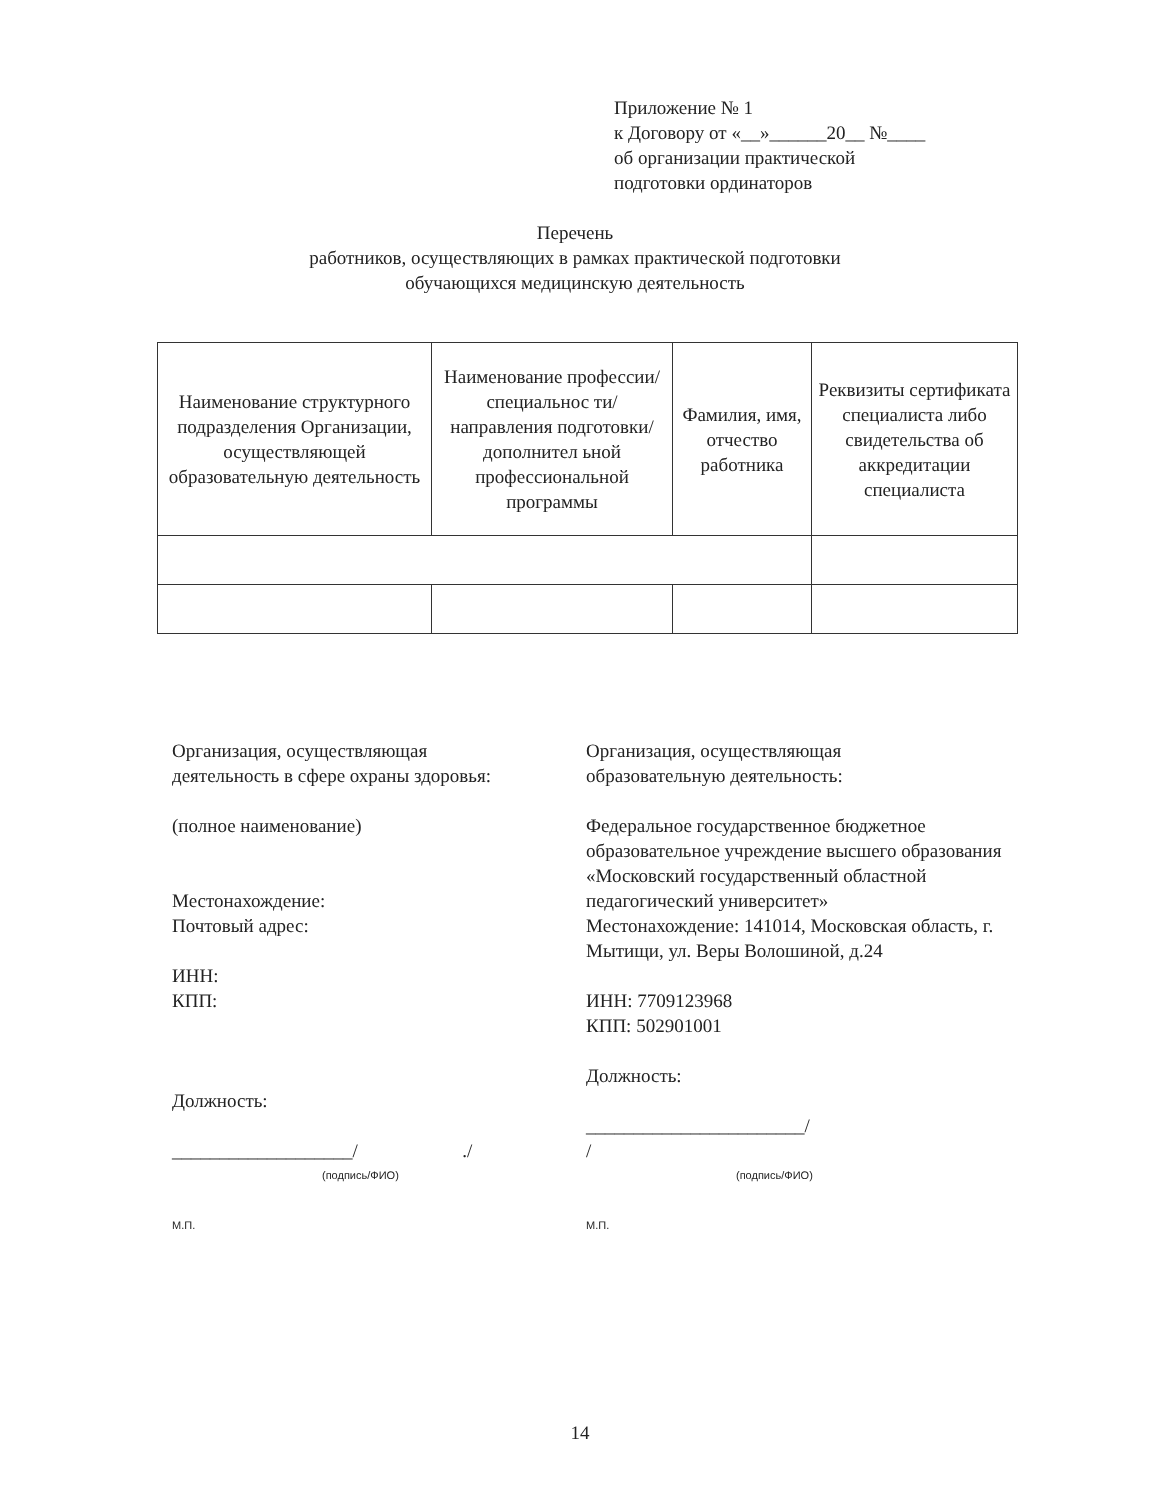Приложение № 1
к Договору от «__»______20__ №____
об организации практической
подготовки ординаторов
Перечень
работников, осуществляющих в рамках практической подготовки
обучающихся медицинскую деятельность
| Наименование структурного подразделения Организации, осуществляющей образовательную деятельность | Наименование профессии/специальнос ти/направления подготовки/дополнител ьной профессиональной программы | Фамилия, имя, отчество работника | Реквизиты сертификата специалиста либо свидетельства об аккредитации специалиста |
| --- | --- | --- | --- |
Организация, осуществляющая
деятельность в сфере охраны здоровья:
(полное наименование)
Местонахождение:
Почтовый адрес:
ИНН:
КПП:
Должность:
___________________/ ./
(подпись/ФИО)
М.П.
Организация, осуществляющая
образовательную деятельность:
Федеральное государственное бюджетное образовательное учреждение высшего образования «Московский государственный областной педагогический университет»
Местонахождение: 141014, Московская область, г. Мытищи, ул. Веры Волошиной, д.24
ИНН: 7709123968
КПП: 502901001
Должность:
_______________________/
/
(подпись/ФИО)
М.П.
14